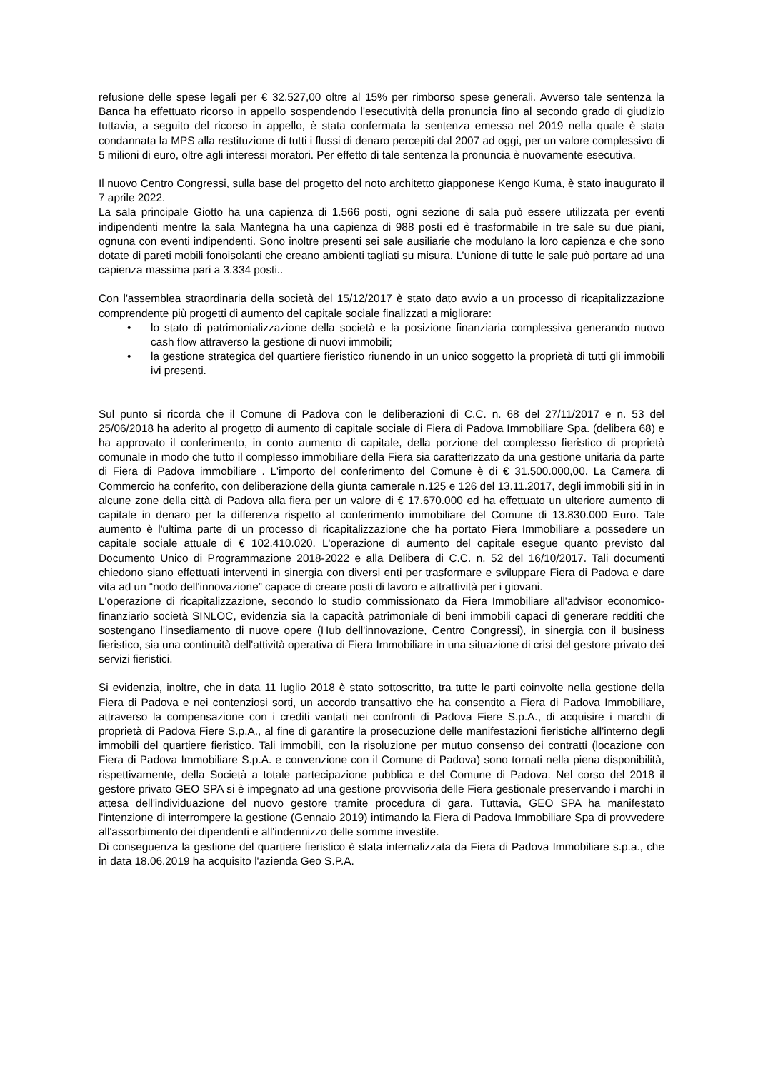refusione delle spese legali per € 32.527,00 oltre al 15% per rimborso spese generali. Avverso tale sentenza la Banca ha effettuato ricorso in appello sospendendo l'esecutività della pronuncia fino al secondo grado di giudizio tuttavia, a seguito del ricorso in appello, è stata confermata la sentenza emessa nel 2019 nella quale è stata condannata la MPS alla restituzione di tutti i flussi di denaro percepiti dal 2007 ad oggi, per un valore complessivo di 5 milioni di euro, oltre agli interessi moratori. Per effetto di tale sentenza la pronuncia è nuovamente esecutiva.
Il nuovo Centro Congressi, sulla base del progetto del noto architetto giapponese Kengo Kuma, è stato inaugurato il 7 aprile 2022.
La sala principale Giotto ha una capienza di 1.566 posti, ogni sezione di sala può essere utilizzata per eventi indipendenti mentre la sala Mantegna ha una capienza di 988 posti ed è trasformabile in tre sale su due piani, ognuna con eventi indipendenti. Sono inoltre presenti sei sale ausiliarie che modulano la loro capienza e che sono dotate di pareti mobili fonoisolanti che creano ambienti tagliati su misura. L’unione di tutte le sale può portare ad una capienza massima pari a 3.334 posti..
Con l'assemblea straordinaria della società del 15/12/2017 è stato dato avvio a un processo di ricapitalizzazione comprendente più progetti di aumento del capitale sociale finalizzati a migliorare:
• lo stato di patrimonializzazione della società e la posizione finanziaria complessiva generando nuovo cash flow attraverso la gestione di nuovi immobili;
• la gestione strategica del quartiere fieristico riunendo in un unico soggetto la proprietà di tutti gli immobili ivi presenti.
Sul punto si ricorda che il Comune di Padova con le deliberazioni di C.C. n. 68 del 27/11/2017 e n. 53 del 25/06/2018 ha aderito al progetto di aumento di capitale sociale di Fiera di Padova Immobiliare Spa. (delibera 68) e ha approvato il conferimento, in conto aumento di capitale, della porzione del complesso fieristico di proprietà comunale in modo che tutto il complesso immobiliare della Fiera sia caratterizzato da una gestione unitaria da parte di Fiera di Padova immobiliare . L'importo del conferimento del Comune è di € 31.500.000,00. La Camera di Commercio ha conferito, con deliberazione della giunta camerale n.125 e 126 del 13.11.2017, degli immobili siti in in alcune zone della città di Padova alla fiera per un valore di € 17.670.000 ed ha effettuato un ulteriore aumento di capitale in denaro per la differenza rispetto al conferimento immobiliare del Comune di 13.830.000 Euro. Tale aumento è l'ultima parte di un processo di ricapitalizzazione che ha portato Fiera Immobiliare a possedere un capitale sociale attuale di € 102.410.020. L'operazione di aumento del capitale esegue quanto previsto dal Documento Unico di Programmazione 2018-2022 e alla Delibera di C.C. n. 52 del 16/10/2017. Tali documenti chiedono siano effettuati interventi in sinergia con diversi enti per trasformare e sviluppare Fiera di Padova e dare vita ad un “nodo dell'innovazione” capace di creare posti di lavoro e attrattività per i giovani.
L'operazione di ricapitalizzazione, secondo lo studio commissionato da Fiera Immobiliare all'advisor economico-finanziario società SINLOC, evidenzia sia la capacità patrimoniale di beni immobili capaci di generare redditi che sostengano l'insediamento di nuove opere (Hub dell'innovazione, Centro Congressi), in sinergia con il business fieristico, sia una continuità dell'attività operativa di Fiera Immobiliare in una situazione di crisi del gestore privato dei servizi fieristici.
Si evidenzia, inoltre, che in data 11 luglio 2018 è stato sottoscritto, tra tutte le parti coinvolte nella gestione della Fiera di Padova e nei contenziosi sorti, un accordo transattivo che ha consentito a Fiera di Padova Immobiliare, attraverso la compensazione con i crediti vantati nei confronti di Padova Fiere S.p.A., di acquisire i marchi di proprietà di Padova Fiere S.p.A., al fine di garantire la prosecuzione delle manifestazioni fieristiche all'interno degli immobili del quartiere fieristico. Tali immobili, con la risoluzione per mutuo consenso dei contratti (locazione con Fiera di Padova Immobiliare S.p.A. e convenzione con il Comune di Padova) sono tornati nella piena disponibilità, rispettivamente, della Società a totale partecipazione pubblica e del Comune di Padova. Nel corso del 2018 il gestore privato GEO SPA si è impegnato ad una gestione provvisoria delle Fiera gestionale preservando i marchi in attesa dell'individuazione del nuovo gestore tramite procedura di gara. Tuttavia, GEO SPA ha manifestato l'intenzione di interrompere la gestione (Gennaio 2019) intimando la Fiera di Padova Immobiliare Spa di provvedere all'assorbimento dei dipendenti e all'indennizzo delle somme investite.
Di conseguenza la gestione del quartiere fieristico è stata internalizzata da Fiera di Padova Immobiliare s.p.a., che in data 18.06.2019 ha acquisito l'azienda Geo S.P.A.